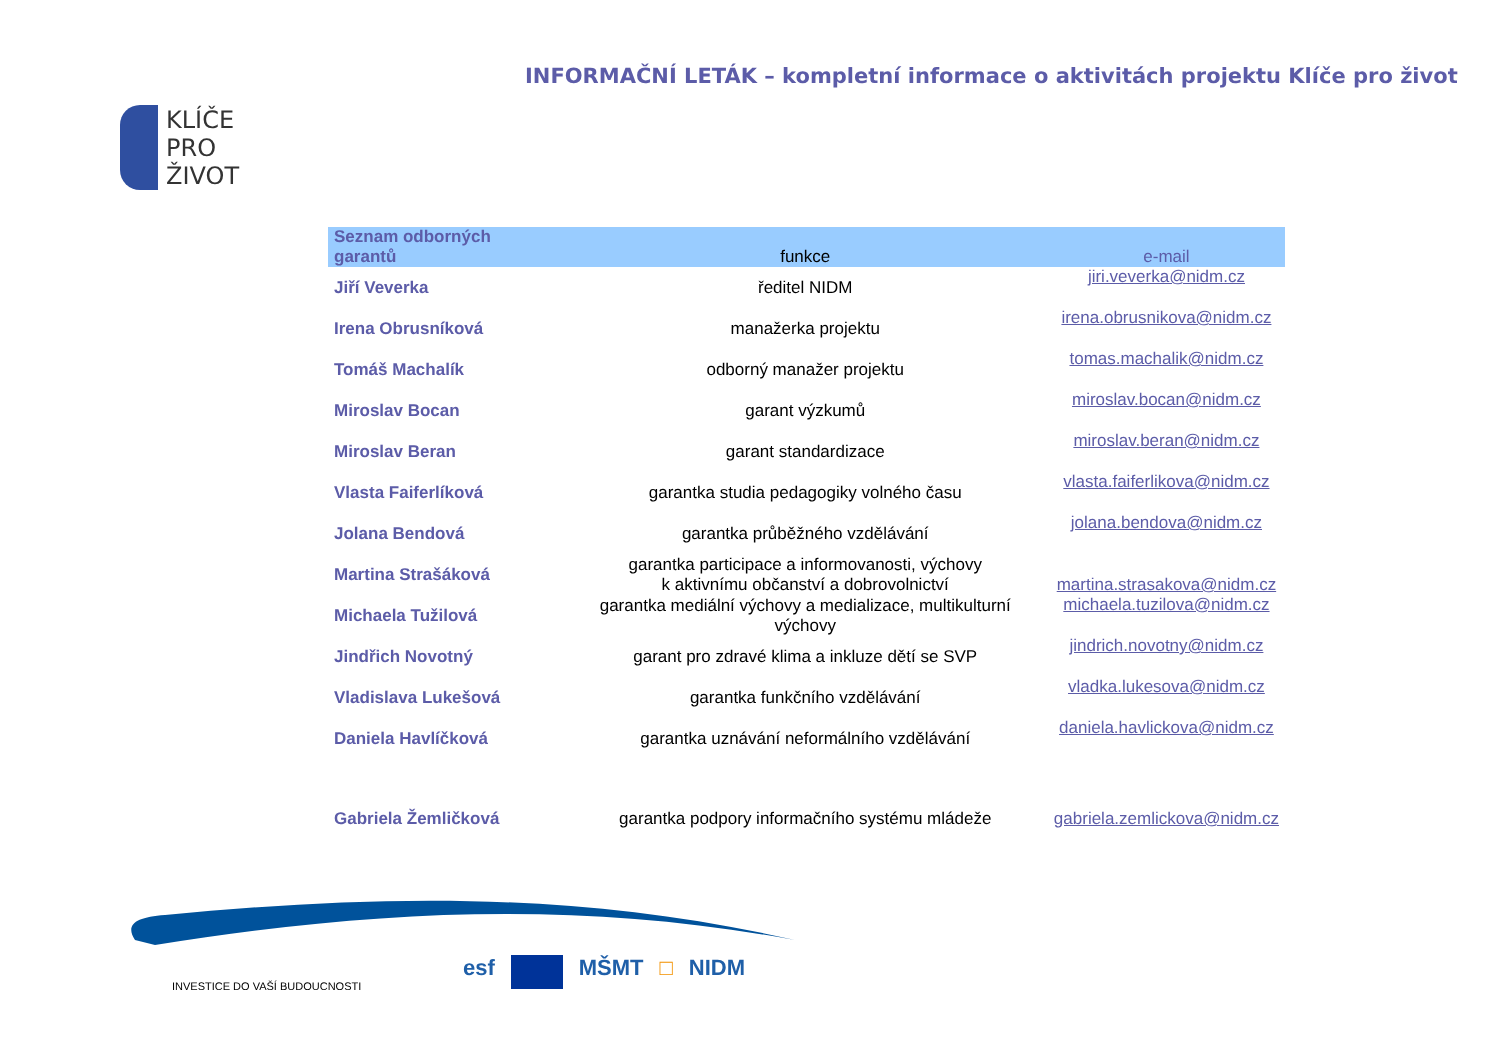INFORMAČNÍ LETÁK – kompletní informace o aktivitách projektu Klíče pro život
KLÍČE
PRO
ŽIVOT
| Seznam odborných garantů | funkce | e-mail |
| --- | --- | --- |
| Jiří Veverka | ředitel NIDM | jiri.veverka@nidm.cz |
| Irena Obrusníková | manažerka projektu | irena.obrusnikova@nidm.cz |
| Tomáš Machalík | odborný manažer projektu | tomas.machalik@nidm.cz |
| Miroslav Bocan | garant výzkumů | miroslav.bocan@nidm.cz |
| Miroslav Beran | garant standardizace | miroslav.beran@nidm.cz |
| Vlasta Faiferlíková | garantka studia pedagogiky volného času | vlasta.faiferlikova@nidm.cz |
| Jolana Bendová | garantka průběžného vzdělávání | jolana.bendova@nidm.cz |
| Martina Strašáková | garantka participace a informovanosti, výchovy k aktivnímu občanství a dobrovolnictví | martina.strasakova@nidm.cz |
| Michaela Tužilová | garantka mediální výchovy a medializace, multikulturní výchovy | michaela.tuzilova@nidm.cz |
| Jindřich Novotný | garant pro zdravé klima a inkluze dětí se SVP | jindrich.novotny@nidm.cz |
| Vladislava Lukešová | garantka funkčního vzdělávání | vladka.lukesova@nidm.cz |
| Daniela Havlíčková | garantka uznávání neformálního vzdělávání | daniela.havlickova@nidm.cz |
| Gabriela Žemličková | garantka podpory informačního systému mládeže | gabriela.zemlickova@nidm.cz |
INVESTICE DO VAŠÍ BUDOUCNOSTI
esf MŠMT □ NIDM